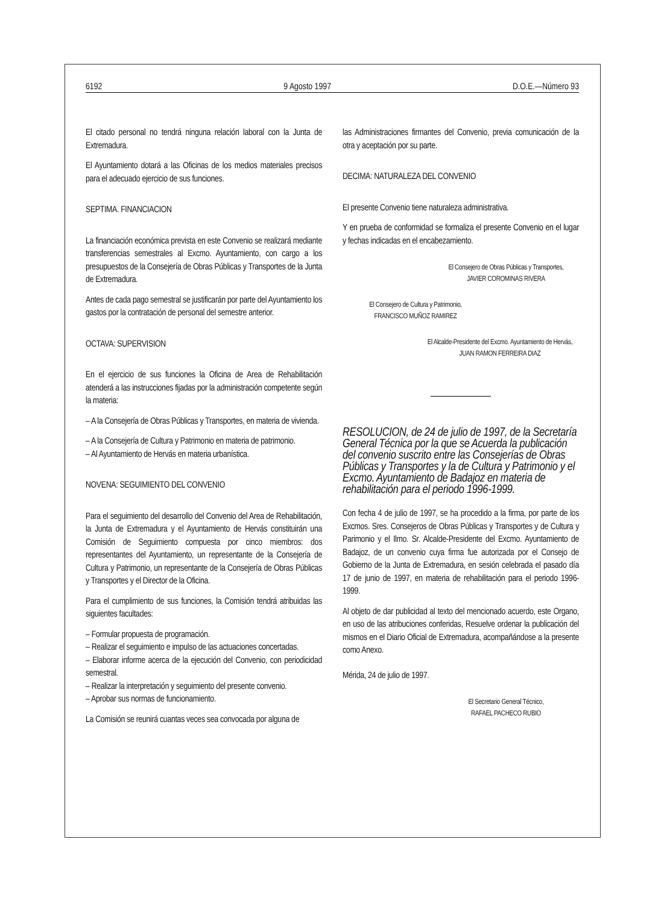6192 9 Agosto 1997 D.O.E.—Número 93
El citado personal no tendrá ninguna relación laboral con la Junta de Extremadura.
El Ayuntamiento dotará a las Oficinas de los medios materiales precisos para el adecuado ejercicio de sus funciones.
SEPTIMA. FINANCIACION
La financiación económica prevista en este Convenio se realizará mediante transferencias semestrales al Excmo. Ayuntamiento, con cargo a los presupuestos de la Consejería de Obras Públicas y Transportes de la Junta de Extremadura.
Antes de cada pago semestral se justificarán por parte del Ayuntamiento los gastos por la contratación de personal del semestre anterior.
OCTAVA: SUPERVISION
En el ejercicio de sus funciones la Oficina de Area de Rehabilitación atenderá a las instrucciones fijadas por la administración competente según la materia:
– A la Consejería de Obras Públicas y Transportes, en materia de vivienda.
– A la Consejería de Cultura y Patrimonio en materia de patrimonio.
– Al Ayuntamiento de Hervás en materia urbanística.
NOVENA: SEGUIMIENTO DEL CONVENIO
Para el seguimiento del desarrollo del Convenio del Area de Rehabilitación, la Junta de Extremadura y el Ayuntamiento de Hervás constituirán una Comisión de Seguimiento compuesta por cinco miembros: dos representantes del Ayuntamiento, un representante de la Consejería de Cultura y Patrimonio, un representante de la Consejería de Obras Públicas y Transportes y el Director de la Oficina.
Para el cumplimiento de sus funciones, la Comisión tendrá atribuidas las siguientes facultades:
– Formular propuesta de programación.
– Realizar el seguimiento e impulso de las actuaciones concertadas.
– Elaborar informe acerca de la ejecución del Convenio, con periodicidad semestral.
– Realizar la interpretación y seguimiento del presente convenio.
– Aprobar sus normas de funcionamiento.
La Comisión se reunirá cuantas veces sea convocada por alguna de
las Administraciones firmantes del Convenio, previa comunicación de la otra y aceptación por su parte.
DECIMA: NATURALEZA DEL CONVENIO
El presente Convenio tiene naturaleza administrativa.
Y en prueba de conformidad se formaliza el presente Convenio en el lugar y fechas indicadas en el encabezamiento.
El Consejero de Obras Públicas y Transportes,
JAVIER COROMINAS RIVERA
El Consejero de Cultura y Patrimonio,
FRANCISCO MUÑOZ RAMIREZ
El Alcalde-Presidente del Excmo. Ayuntamiento de Hervás,
JUAN RAMON FERREIRA DIAZ
RESOLUCION, de 24 de julio de 1997, de la Secretaría General Técnica por la que se Acuerda la publicación del convenio suscrito entre las Consejerías de Obras Públicas y Transportes y la de Cultura y Patrimonio y el Excmo. Ayuntamiento de Badajoz en materia de rehabilitación para el periodo 1996-1999.
Con fecha 4 de julio de 1997, se ha procedido a la firma, por parte de los Excmos. Sres. Consejeros de Obras Públicas y Transportes y de Cultura y Parimonio y el Ilmo. Sr. Alcalde-Presidente del Excmo. Ayuntamiento de Badajoz, de un convenio cuya firma fue autorizada por el Consejo de Gobierno de la Junta de Extremadura, en sesión celebrada el pasado día 17 de junio de 1997, en materia de rehabilitación para el periodo 1996-1999.
Al objeto de dar publicidad al texto del mencionado acuerdo, este Organo, en uso de las atribuciones conferidas, Resuelve ordenar la publicación del mismos en el Diario Oficial de Extremadura, acompañándose a la presente como Anexo.
Mérida, 24 de julio de 1997.
El Secretario General Técnico,
RAFAEL PACHECO RUBIO